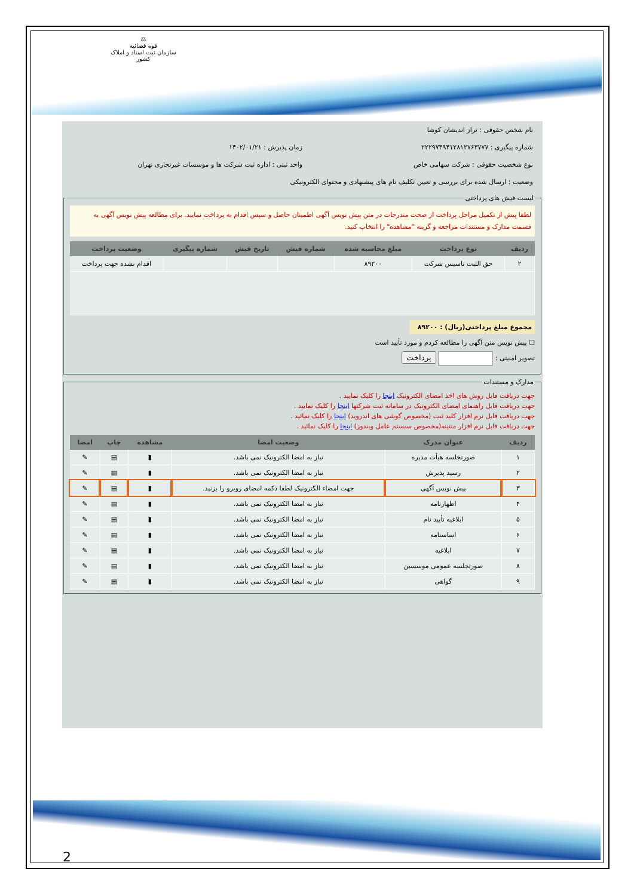⚖
قوه قضائیه
سازمان ثبت اسناد و املاک کشور
نام شخص حقوقی : تراز اندیشان کوشا
شماره پیگیری : ۲۲۲۹۷۴۹۴۱۲۸۱۲۷۶۳۷۷۷ زمان پذیرش : ۱۴۰۲/۰۱/۲۱
نوع شخصیت حقوقی : شرکت سهامی خاص واحد ثبتی : اداره ثبت شرکت ها و موسسات غیرتجاری تهران
وضعیت : ارسال شده برای بررسی و تعیین تکلیف نام های پیشنهادی و محتوای الکترونیکی
لیست فیش های پرداختی
لطفا پیش از تکمیل مراحل پرداخت از صحت مندرجات در متن پیش نویس آگهی اطمینان حاصل و سپس اقدام به پرداخت نمایید. برای مطالعه پیش نویس آگهی به قسمت مدارک و مستندات مراجعه و گزینه "مشاهده" را انتخاب کنید.
| ردیف | نوع پرداخت | مبلغ محاسبه شده | شماره فیش | تاریخ فیش | شماره پیگیری | وضعیت پرداخت |
| --- | --- | --- | --- | --- | --- | --- |
| ۲ | حق الثبت تاسیس شرکت | ۸۹۲۰۰ | | | | اقدام نشده جهت پرداخت |
مجموع مبلغ پرداختی(ریال) : ۸۹۲۰۰
☐ پیش نویس متن آگهی را مطالعه کردم و مورد تأیید است
تصویر امنیتی : پرداخت
مدارک و مستندات
جهت دریافت فایل روش های اخذ امضای الکترونیک اینجا را کلیک نمایید .
جهت دریافت فایل راهنمای امضای الکترونیک در سامانه ثبت شرکتها اینجا را کلیک نمایید .
جهت دریافت فایل نرم افزار کلید ثبت (مخصوص گوشی های اندروید) اینجا را کلیک نمائید .
جهت دریافت فایل نرم افزار منتینه(مخصوص سیستم عامل ویندوز) اینجا را کلیک نمائید .
| ردیف | عنوان مدرک | وضعیت امضا | مشاهده | چاپ | امضا |
| --- | --- | --- | --- | --- | --- |
| ۱ | صورتجلسه هیأت مدیره | نیاز به امضا الکترونیک نمی باشد. | ▮ | ▤ | ✎ |
| ۲ | رسید پذیرش | نیاز به امضا الکترونیک نمی باشد. | ▮ | ▤ | ✎ |
| ۳ | پیش نویس آگهی | جهت امضاء الکترونیک لطفا دکمه امضای روبرو را بزنید. | ▮ | ▤ | ✎ |
| ۴ | اظهارنامه | نیاز به امضا الکترونیک نمی باشد. | ▮ | ▤ | ✎ |
| ۵ | ابلاغیه تأیید نام | نیاز به امضا الکترونیک نمی باشد. | ▮ | ▤ | ✎ |
| ۶ | اساسنامه | نیاز به امضا الکترونیک نمی باشد. | ▮ | ▤ | ✎ |
| ۷ | ابلاغیه | نیاز به امضا الکترونیک نمی باشد. | ▮ | ▤ | ✎ |
| ۸ | صورتجلسه عمومی موسسین | نیاز به امضا الکترونیک نمی باشد. | ▮ | ▤ | ✎ |
| ۹ | گواهی | نیاز به امضا الکترونیک نمی باشد. | ▮ | ▤ | ✎ |
2